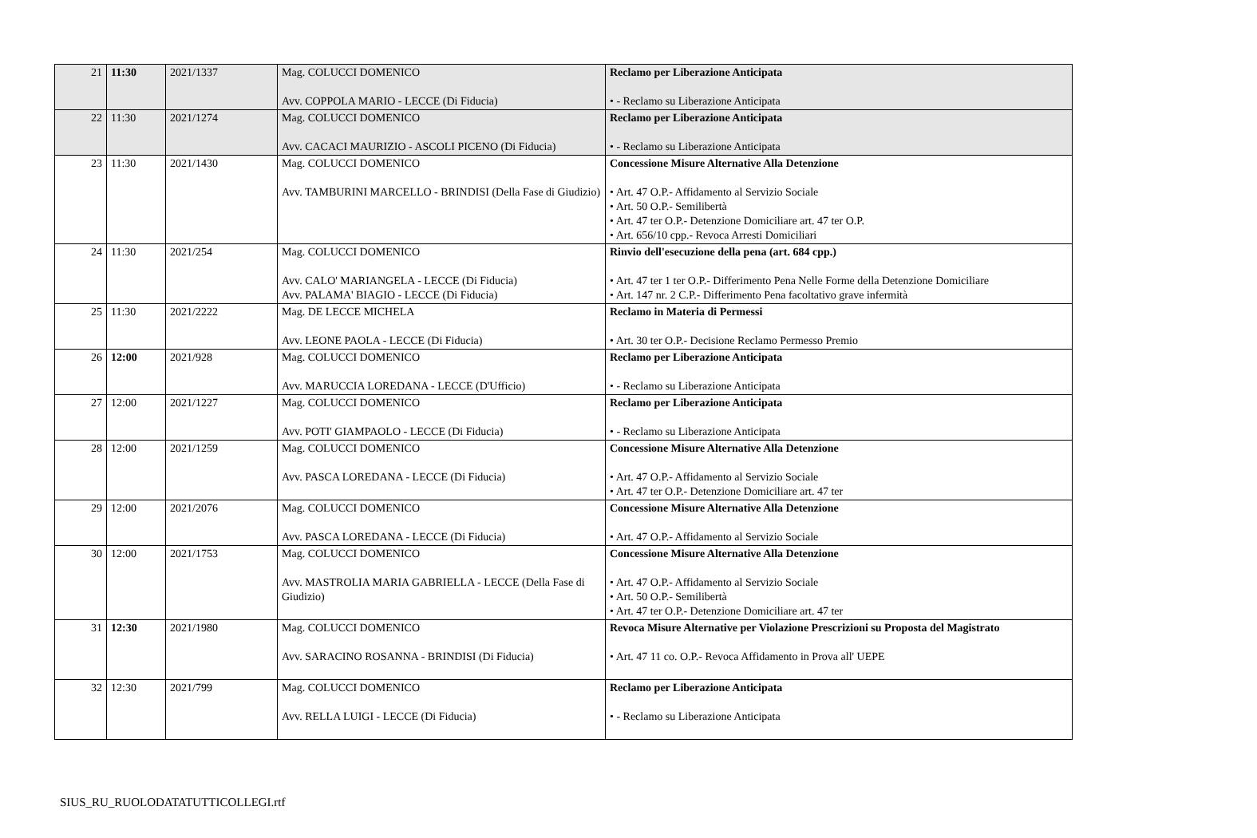| 21 | 11:30 | 2021/1337 | Mag. COLUCCI DOMENICO Avv. COPPOLA MARIO - LECCE (Di Fiducia) | Reclamo per Liberazione Anticipata • - Reclamo su Liberazione Anticipata |
| 22 | 11:30 | 2021/1274 | Mag. COLUCCI DOMENICO Avv. CACACI MAURIZIO - ASCOLI PICENO (Di Fiducia) | Reclamo per Liberazione Anticipata • - Reclamo su Liberazione Anticipata |
| 23 | 11:30 | 2021/1430 | Mag. COLUCCI DOMENICO Avv. TAMBURINI MARCELLO - BRINDISI (Della Fase di Giudizio) | Concessione Misure Alternative Alla Detenzione • Art. 47 O.P.- Affidamento al Servizio Sociale • Art. 50 O.P.- Semilibertà • Art. 47 ter O.P.- Detenzione Domiciliare art. 47 ter O.P. • Art. 656/10 cpp.- Revoca Arresti Domiciliari |
| 24 | 11:30 | 2021/254 | Mag. COLUCCI DOMENICO Avv. CALO' MARIANGELA - LECCE (Di Fiducia) Avv. PALAMA' BIAGIO - LECCE (Di Fiducia) | Rinvio dell'esecuzione della pena (art. 684 cpp.) • Art. 47 ter 1 ter O.P.- Differimento Pena Nelle Forme della Detenzione Domiciliare • Art. 147 nr. 2 C.P.- Differimento Pena facoltativo grave infermità |
| 25 | 11:30 | 2021/2222 | Mag. DE LECCE MICHELA Avv. LEONE PAOLA - LECCE (Di Fiducia) | Reclamo in Materia di Permessi • Art. 30 ter O.P.- Decisione Reclamo Permesso Premio |
| 26 | 12:00 | 2021/928 | Mag. COLUCCI DOMENICO Avv. MARUCCIA LOREDANA - LECCE (D'Ufficio) | Reclamo per Liberazione Anticipata • - Reclamo su Liberazione Anticipata |
| 27 | 12:00 | 2021/1227 | Mag. COLUCCI DOMENICO Avv. POTI' GIAMPAOLO - LECCE (Di Fiducia) | Reclamo per Liberazione Anticipata • - Reclamo su Liberazione Anticipata |
| 28 | 12:00 | 2021/1259 | Mag. COLUCCI DOMENICO Avv. PASCA LOREDANA - LECCE (Di Fiducia) | Concessione Misure Alternative Alla Detenzione • Art. 47 O.P.- Affidamento al Servizio Sociale • Art. 47 ter O.P.- Detenzione Domiciliare art. 47 ter |
| 29 | 12:00 | 2021/2076 | Mag. COLUCCI DOMENICO Avv. PASCA LOREDANA - LECCE (Di Fiducia) | Concessione Misure Alternative Alla Detenzione • Art. 47 O.P.- Affidamento al Servizio Sociale |
| 30 | 12:00 | 2021/1753 | Mag. COLUCCI DOMENICO Avv. MASTROLIA MARIA GABRIELLA - LECCE (Della Fase di Giudizio) | Concessione Misure Alternative Alla Detenzione • Art. 47 O.P.- Affidamento al Servizio Sociale • Art. 50 O.P.- Semilibertà • Art. 47 ter O.P.- Detenzione Domiciliare art. 47 ter |
| 31 | 12:30 | 2021/1980 | Mag. COLUCCI DOMENICO Avv. SARACINO ROSANNA - BRINDISI (Di Fiducia) | Revoca Misure Alternative per Violazione Prescrizioni su Proposta del Magistrato • Art. 47 11 co. O.P.- Revoca Affidamento in Prova all' UEPE |
| 32 | 12:30 | 2021/799 | Mag. COLUCCI DOMENICO Avv. RELLA LUIGI - LECCE (Di Fiducia) | Reclamo per Liberazione Anticipata • - Reclamo su Liberazione Anticipata |
SIUS_RU_RUOLODATATUTTICOLLEGI.rtf